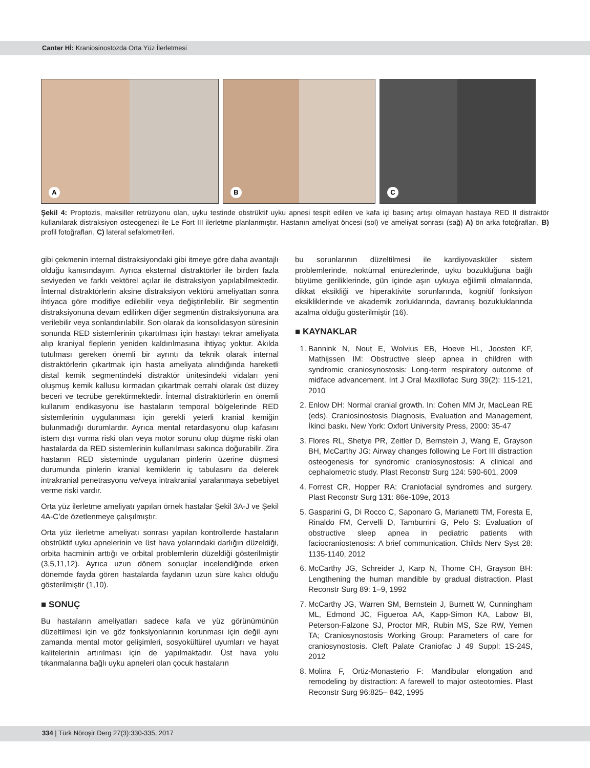Canter Hİ: Kraniosinostozda Orta Yüz İlerletmesi
A
B
C
Şekil 4: Proptozis, maksiller retrüzyonu olan, uyku testinde obstrüktif uyku apnesi tespit edilen ve kafa içi basınç artışı olmayan hastaya RED II distraktör kullanılarak distraksiyon osteogenezi ile Le Fort III ilerletme planlanmıştır. Hastanın ameliyat öncesi (sol) ve ameliyat sonrası (sağ) A) ön arka fotoğrafları, B) profil fotoğrafları, C) lateral sefalometrileri.
gibi çekmenin internal distraksiyondaki gibi itmeye göre daha avantajlı olduğu kanısındayım. Ayrıca eksternal distraktörler ile birden fazla seviyeden ve farklı vektörel açılar ile distraksiyon yapılabilmektedir. İnternal distraktörlerin aksine distraksiyon vektörü ameliyattan sonra ihtiyaca göre modifiye edilebilir veya değiştirilebilir. Bir segmentin distraksiyonuna devam edilirken diğer segmentin distraksiyonuna ara verilebilir veya sonlandırılabilir. Son olarak da konsolidasyon süresinin sonunda RED sistemlerinin çıkartılması için hastayı tekrar ameliyata alıp kraniyal fleplerin yeniden kaldırılmasına ihtiyaç yoktur. Akılda tutulması gereken önemli bir ayrıntı da teknik olarak internal distraktörlerin çıkartmak için hasta ameliyata alındığında hareketli distal kemik segmentindeki distraktör ünitesindeki vidaları yeni oluşmuş kemik kallusu kırmadan çıkartmak cerrahi olarak üst düzey beceri ve tecrübe gerektirmektedir. İnternal distraktörlerin en önemli kullanım endikasyonu ise hastaların temporal bölgelerinde RED sistemlerinin uygulanması için gerekli yeterli kranial kemiğin bulunmadığı durumlardır. Ayrıca mental retardasyonu olup kafasını istem dışı vurma riski olan veya motor sorunu olup düşme riski olan hastalarda da RED sistemlerinin kullanılması sakınca doğurabilir. Zira hastanın RED sisteminde uygulanan pinlerin üzerine düşmesi durumunda pinlerin kranial kemiklerin iç tabulasını da delerek intrakranial penetrasyonu ve/veya intrakranial yaralanmaya sebebiyet verme riski vardır.
Orta yüz ilerletme ameliyatı yapılan örnek hastalar Şekil 3A-J ve Şekil 4A-C’de özetlenmeye çalışılmıştır.
Orta yüz ilerletme ameliyatı sonrası yapılan kontrollerde hastaların obstrüktif uyku apnelerinin ve üst hava yolarındaki darlığın düzeldiği, orbita hacminin arttığı ve orbital problemlerin düzeldiği gösterilmiştir (3,5,11,12). Ayrıca uzun dönem sonuçlar incelendiğinde erken dönemde fayda gören hastalarda faydanın uzun süre kalıcı olduğu gösterilmiştir (1,10).
■ SONUÇ
Bu hastaların ameliyatları sadece kafa ve yüz görünümünün düzeltilmesi için ve göz fonksiyonlarının korunması için değil aynı zamanda mental motor gelişimleri, sosyokültürel uyumları ve hayat kalitelerinin artırılması için de yapılmaktadır. Üst hava yolu tıkanmalarına bağlı uyku apneleri olan çocuk hastaların
bu sorunlarının düzeltilmesi ile kardiyovasküler sistem problemlerinde, noktürnal enürezlerinde, uyku bozukluğuna bağlı büyüme geriliklerinde, gün içinde aşırı uykuya eğilimli olmalarında, dikkat eksikliği ve hiperaktivite sorunlarında, kognitif fonksiyon eksikliklerinde ve akademik zorluklarında, davranış bozukluklarında azalma olduğu gösterilmiştir (16).
■ KAYNAKLAR
1. Bannink N, Nout E, Wolvius EB, Hoeve HL, Joosten KF, Mathijssen IM: Obstructive sleep apnea in children with syndromic craniosynostosis: Long-term respiratory outcome of midface advancement. Int J Oral Maxillofac Surg 39(2): 115-121, 2010
2. Enlow DH: Normal cranial growth. In: Cohen MM Jr, MacLean RE (eds). Craniosinostosis Diagnosis, Evaluation and Management, İkinci baskı. New York: Oxfort University Press, 2000: 35-47
3. Flores RL, Shetye PR, Zeitler D, Bernstein J, Wang E, Grayson BH, McCarthy JG: Airway changes following Le Fort III distraction osteogenesis for syndromic craniosynostosis: A clinical and cephalometric study. Plast Reconstr Surg 124: 590-601, 2009
4. Forrest CR, Hopper RA: Craniofacial syndromes and surgery. Plast Reconstr Surg 131: 86e-109e, 2013
5. Gasparini G, Di Rocco C, Saponaro G, Marianetti TM, Foresta E, Rinaldo FM, Cervelli D, Tamburrini G, Pelo S: Evaluation of obstructive sleep apnea in pediatric patients with faciocraniostenosis: A brief communication. Childs Nerv Syst 28: 1135-1140, 2012
6. McCarthy JG, Schreider J, Karp N, Thome CH, Grayson BH: Lengthening the human mandible by gradual distraction. Plast Reconstr Surg 89: 1–9, 1992
7. McCarthy JG, Warren SM, Bernstein J, Burnett W, Cunningham ML, Edmond JC, Figueroa AA, Kapp-Simon KA, Labow BI, Peterson-Falzone SJ, Proctor MR, Rubin MS, Sze RW, Yemen TA; Craniosynostosis Working Group: Parameters of care for craniosynostosis. Cleft Palate Craniofac J 49 Suppl: 1S-24S, 2012
8. Molina F, Ortiz-Monasterio F: Mandibular elongation and remodeling by distraction: A farewell to major osteotomies. Plast Reconstr Surg 96:825– 842, 1995
334 | Türk Nöroşir Derg 27(3):330-335, 2017